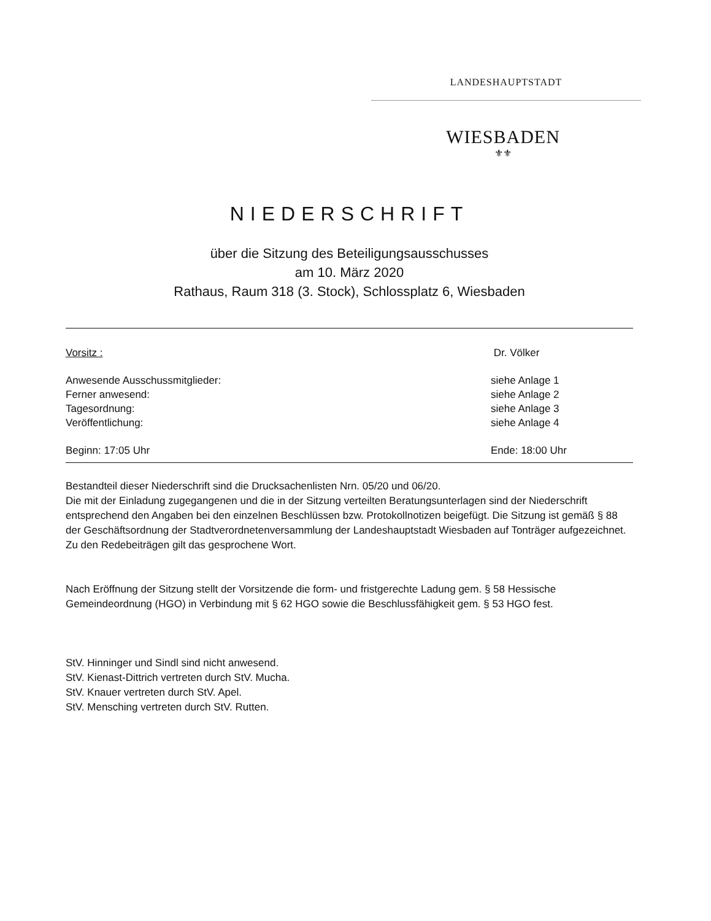LANDESHAUPTSTADT
WIESBADEN
⚜⚜
NIEDERSCHRIFT
über die Sitzung des Beteiligungsausschusses
am 10. März 2020
Rathaus, Raum 318 (3. Stock), Schlossplatz 6, Wiesbaden
Vorsitz : Dr. Völker
Anwesende Ausschussmitglieder: siehe Anlage 1
Ferner anwesend: siehe Anlage 2
Tagesordnung: siehe Anlage 3
Veröffentlichung: siehe Anlage 4
Beginn: 17:05 Uhr Ende: 18:00 Uhr
Bestandteil dieser Niederschrift sind die Drucksachenlisten Nrn. 05/20 und 06/20.
Die mit der Einladung zugegangenen und die in der Sitzung verteilten Beratungsunterlagen sind der Niederschrift entsprechend den Angaben bei den einzelnen Beschlüssen bzw. Protokollnotizen beigefügt. Die Sitzung ist gemäß § 88 der Geschäftsordnung der Stadtverordnetenversammlung der Landeshauptstadt Wiesbaden auf Tonträger aufgezeichnet. Zu den Redebeiträgen gilt das gesprochene Wort.
Nach Eröffnung der Sitzung stellt der Vorsitzende die form- und fristgerechte Ladung gem. § 58 Hessische Gemeindeordnung (HGO) in Verbindung mit § 62 HGO sowie die Beschlussfähigkeit gem. § 53 HGO fest.
StV. Hinninger und Sindl sind nicht anwesend.
StV. Kienast-Dittrich vertreten durch StV. Mucha.
StV. Knauer vertreten durch StV. Apel.
StV. Mensching vertreten durch StV. Rutten.